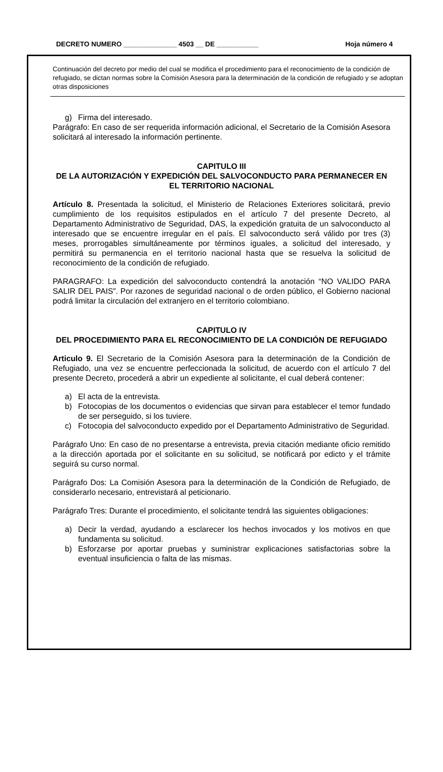DECRETO NUMERO ______________ 4503 __ DE ___________ Hoja número 4
Continuación del decreto por medio del cual se modifica el procedimiento para el reconocimiento de la condición de refugiado, se dictan normas sobre la Comisión Asesora para la determinación de la condición de refugiado y se adoptan otras disposiciones
g) Firma del interesado.
Parágrafo: En caso de ser requerida información adicional, el Secretario de la Comisión Asesora solicitará al interesado la información pertinente.
CAPITULO III
DE LA AUTORIZACIÓN Y EXPEDICIÓN DEL SALVOCONDUCTO PARA PERMANECER EN EL TERRITORIO NACIONAL
Artículo 8. Presentada la solicitud, el Ministerio de Relaciones Exteriores solicitará, previo cumplimiento de los requisitos estipulados en el artículo 7 del presente Decreto, al Departamento Administrativo de Seguridad, DAS, la expedición gratuita de un salvoconducto al interesado que se encuentre irregular en el país. El salvoconducto será válido por tres (3) meses, prorrogables simultáneamente por términos iguales, a solicitud del interesado, y permitirá su permanencia en el territorio nacional hasta que se resuelva la solicitud de reconocimiento de la condición de refugiado.
PARAGRAFO: La expedición del salvoconducto contendrá la anotación “NO VALIDO PARA SALIR DEL PAIS”. Por razones de seguridad nacional o de orden público, el Gobierno nacional podrá limitar la circulación del extranjero en el territorio colombiano.
CAPITULO IV
DEL PROCEDIMIENTO PARA EL RECONOCIMIENTO DE LA CONDICIÓN DE REFUGIADO
Articulo 9. El Secretario de la Comisión Asesora para la determinación de la Condición de Refugiado, una vez se encuentre perfeccionada la solicitud, de acuerdo con el artículo 7 del presente Decreto, procederá a abrir un expediente al solicitante, el cual deberá contener:
a) El acta de la entrevista.
b) Fotocopias de los documentos o evidencias que sirvan para establecer el temor fundado de ser perseguido, si los tuviere.
c) Fotocopia del salvoconducto expedido por el Departamento Administrativo de Seguridad.
Parágrafo Uno: En caso de no presentarse a entrevista, previa citación mediante oficio remitido a la dirección aportada por el solicitante en su solicitud, se notificará por edicto y el trámite seguirá su curso normal.
Parágrafo Dos: La Comisión Asesora para la determinación de la Condición de Refugiado, de considerarlo necesario, entrevistará al peticionario.
Parágrafo Tres: Durante el procedimiento, el solicitante tendrá las siguientes obligaciones:
a) Decir la verdad, ayudando a esclarecer los hechos invocados y los motivos en que fundamenta su solicitud.
b) Esforzarse por aportar pruebas y suministrar explicaciones satisfactorias sobre la eventual insuficiencia o falta de las mismas.